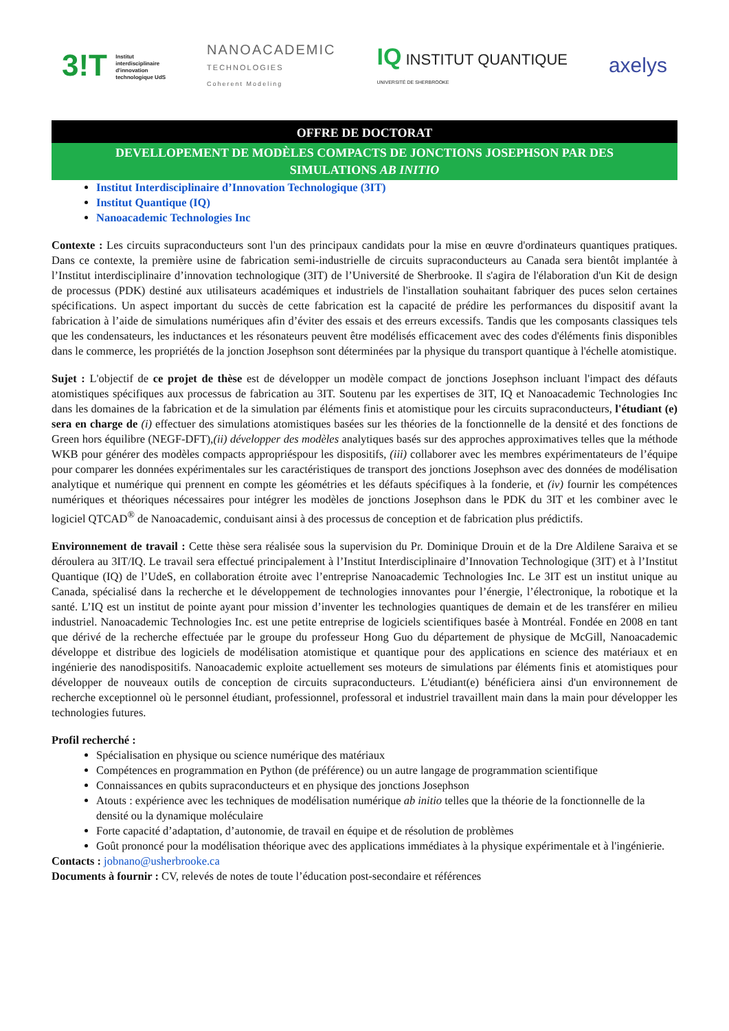3!T Institut
interdisciplinaire
d'innovation
technologique UdS
NANOACADEMIC
TECHNOLOGIES
Coherent Modeling
IQ INSTITUT QUANTIQUE
UNIVERSITÉ DE SHERBROOKE
axelys
OFFRE DE DOCTORAT
DEVELLOPEMENT DE MODÈLES COMPACTS DE JONCTIONS JOSEPHSON PAR DES SIMULATIONS AB INITIO
Institut Interdisciplinaire d’Innovation Technologique (3IT)
Institut Quantique (IQ)
Nanoacademic Technologies Inc
Contexte : Les circuits supraconducteurs sont l'un des principaux candidats pour la mise en œuvre d'ordinateurs quantiques pratiques. Dans ce contexte, la première usine de fabrication semi-industrielle de circuits supraconducteurs au Canada sera bientôt implantée à l’Institut interdisciplinaire d’innovation technologique (3IT) de l’Université de Sherbrooke. Il s'agira de l'élaboration d'un Kit de design de processus (PDK) destiné aux utilisateurs académiques et industriels de l'installation souhaitant fabriquer des puces selon certaines spécifications. Un aspect important du succès de cette fabrication est la capacité de prédire les performances du dispositif avant la fabrication à l’aide de simulations numériques afin d’éviter des essais et des erreurs excessifs. Tandis que les composants classiques tels que les condensateurs, les inductances et les résonateurs peuvent être modélisés efficacement avec des codes d'éléments finis disponibles dans le commerce, les propriétés de la jonction Josephson sont déterminées par la physique du transport quantique à l'échelle atomistique.
Sujet : L'objectif de ce projet de thèse est de développer un modèle compact de jonctions Josephson incluant l'impact des défauts atomistiques spécifiques aux processus de fabrication au 3IT. Soutenu par les expertises de 3IT, IQ et Nanoacademic Technologies Inc dans les domaines de la fabrication et de la simulation par éléments finis et atomistique pour les circuits supraconducteurs, l'étudiant (e) sera en charge de (i) effectuer des simulations atomistiques basées sur les théories de la fonctionnelle de la densité et des fonctions de Green hors équilibre (NEGF-DFT),(ii) développer des modèles analytiques basés sur des approches approximatives telles que la méthode WKB pour générer des modèles compacts appropriéspour les dispositifs, (iii) collaborer avec les membres expérimentateurs de l’équipe pour comparer les données expérimentales sur les caractéristiques de transport des jonctions Josephson avec des données de modélisation analytique et numérique qui prennent en compte les géométries et les défauts spécifiques à la fonderie, et (iv) fournir les compétences numériques et théoriques nécessaires pour intégrer les modèles de jonctions Josephson dans le PDK du 3IT et les combiner avec le logiciel QTCAD<sup>®</sup> de Nanoacademic, conduisant ainsi à des processus de conception et de fabrication plus prédictifs.
Environnement de travail : Cette thèse sera réalisée sous la supervision du Pr. Dominique Drouin et de la Dre Aldilene Saraiva et se déroulera au 3IT/IQ. Le travail sera effectué principalement à l’Institut Interdisciplinaire d’Innovation Technologique (3IT) et à l’Institut Quantique (IQ) de l’UdeS, en collaboration étroite avec l’entreprise Nanoacademic Technologies Inc. Le 3IT est un institut unique au Canada, spécialisé dans la recherche et le développement de technologies innovantes pour l’énergie, l’électronique, la robotique et la santé. L’IQ est un institut de pointe ayant pour mission d’inventer les technologies quantiques de demain et de les transférer en milieu industriel. Nanoacademic Technologies Inc. est une petite entreprise de logiciels scientifiques basée à Montréal. Fondée en 2008 en tant que dérivé de la recherche effectuée par le groupe du professeur Hong Guo du département de physique de McGill, Nanoacademic développe et distribue des logiciels de modélisation atomistique et quantique pour des applications en science des matériaux et en ingénierie des nanodispositifs. Nanoacademic exploite actuellement ses moteurs de simulations par éléments finis et atomistiques pour développer de nouveaux outils de conception de circuits supraconducteurs. L'étudiant(e) bénéficiera ainsi d'un environnement de recherche exceptionnel où le personnel étudiant, professionnel, professoral et industriel travaillent main dans la main pour développer les technologies futures.
Profil recherché :
Spécialisation en physique ou science numérique des matériaux
Compétences en programmation en Python (de préférence) ou un autre langage de programmation scientifique
Connaissances en qubits supraconducteurs et en physique des jonctions Josephson
Atouts : expérience avec les techniques de modélisation numérique ab initio telles que la théorie de la fonctionnelle de la densité ou la dynamique moléculaire
Forte capacité d’adaptation, d’autonomie, de travail en équipe et de résolution de problèmes
Goût prononcé pour la modélisation théorique avec des applications immédiates à la physique expérimentale et à l'ingénierie.
Contacts : jobnano@usherbrooke.ca
Documents à fournir : CV, relevés de notes de toute l’éducation post-secondaire et références